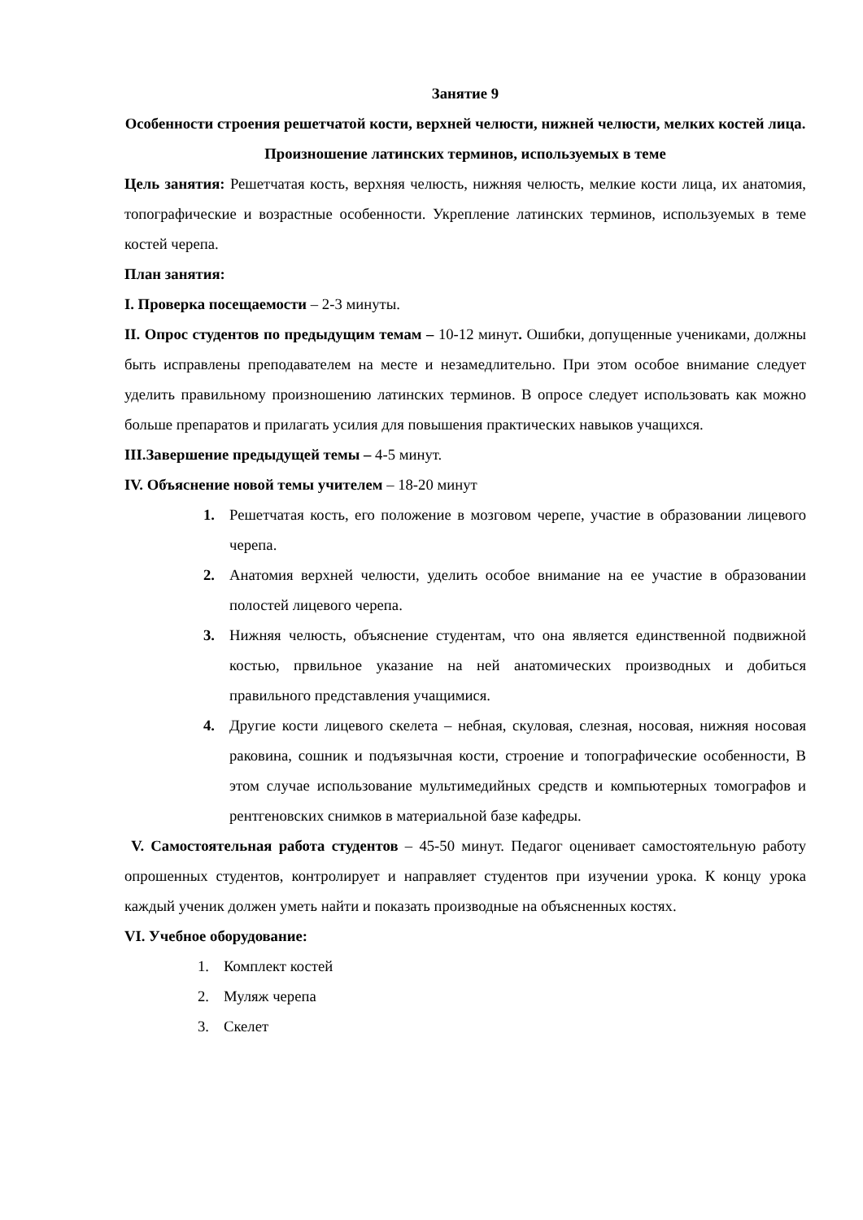Занятие 9
Особенности строения решетчатой кости, верхней челюсти, нижней челюсти, мелких костей лица. Произношение латинских терминов, используемых в теме
Цель занятия: Решетчатая кость, верхняя челюсть, нижняя челюсть, мелкие кости лица, их анатомия, топографические и возрастные особенности. Укрепление латинских терминов, используемых в теме костей черепа.
План занятия:
I. Проверка посещаемости – 2-3 минуты.
II. Опрос студентов по предыдущим темам – 10-12 минут. Ошибки, допущенные учениками, должны быть исправлены преподавателем на месте и незамедлительно. При этом особое внимание следует уделить правильному произношению латинских терминов. В опросе следует использовать как можно больше препаратов и прилагать усилия для повышения практических навыков учащихся.
III.Завершение предыдущей темы – 4-5 минут.
IV. Объяснение новой темы учителем – 18-20 минут
1. Решетчатая кость, его положение в мозговом черепе, участие в образовании лицевого черепа.
2. Анатомия верхней челюсти, уделить особое внимание на ее участие в образовании полостей лицевого черепа.
3. Нижняя челюсть, объяснение студентам, что она является единственной подвижной костью, првильное указание на ней анатомических производных и добиться правильного представления учащимися.
4. Другие кости лицевого скелета – небная, скуловая, слезная, носовая, нижняя носовая раковина, сошник и подъязычная кости, строение и топографические особенности, В этом случае использование мультимедийных средств и компьютерных томографов и рентгеновских снимков в материальной базе кафедры.
V. Самостоятельная работа студентов – 45-50 минут. Педагог оценивает самостоятельную работу опрошенных студентов, контролирует и направляет студентов при изучении урока. К концу урока каждый ученик должен уметь найти и показать производные на объясненных костях.
VI. Учебное оборудование:
1. Комплект костей
2. Муляж черепа
3. Скелет